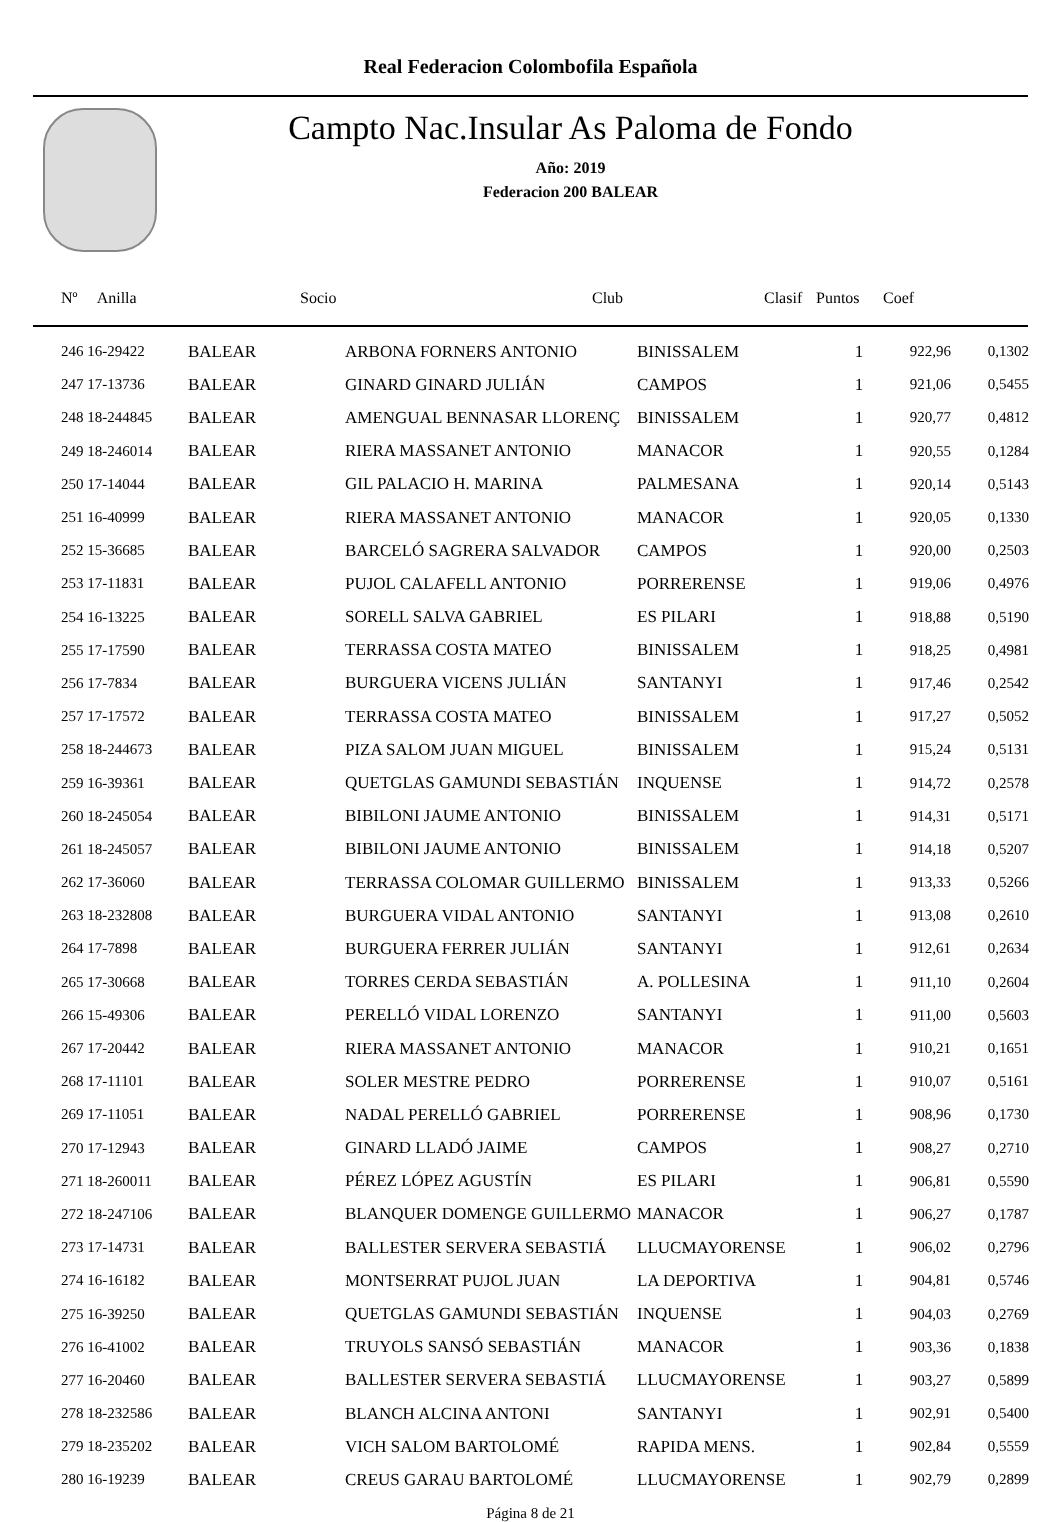Real Federacion Colombofila Española
Campto Nac.Insular As Paloma de Fondo
Año: 2019
Federacion 200 BALEAR
| Nº Anilla | | Socio | Club | Clasif | Puntos | Coef |
| --- | --- | --- | --- | --- | --- | --- |
| 246 16-29422 | BALEAR | ARBONA FORNERS ANTONIO | BINISSALEM | 1 | 922,96 | 0,1302 |
| 247 17-13736 | BALEAR | GINARD GINARD JULIÁN | CAMPOS | 1 | 921,06 | 0,5455 |
| 248 18-244845 | BALEAR | AMENGUAL BENNASAR LLORENÇ | BINISSALEM | 1 | 920,77 | 0,4812 |
| 249 18-246014 | BALEAR | RIERA MASSANET ANTONIO | MANACOR | 1 | 920,55 | 0,1284 |
| 250 17-14044 | BALEAR | GIL PALACIO H. MARINA | PALMESANA | 1 | 920,14 | 0,5143 |
| 251 16-40999 | BALEAR | RIERA MASSANET ANTONIO | MANACOR | 1 | 920,05 | 0,1330 |
| 252 15-36685 | BALEAR | BARCELÓ SAGRERA SALVADOR | CAMPOS | 1 | 920,00 | 0,2503 |
| 253 17-11831 | BALEAR | PUJOL CALAFELL ANTONIO | PORRERENSE | 1 | 919,06 | 0,4976 |
| 254 16-13225 | BALEAR | SORELL SALVA GABRIEL | ES PILARI | 1 | 918,88 | 0,5190 |
| 255 17-17590 | BALEAR | TERRASSA COSTA MATEO | BINISSALEM | 1 | 918,25 | 0,4981 |
| 256 17-7834 | BALEAR | BURGUERA VICENS JULIÁN | SANTANYI | 1 | 917,46 | 0,2542 |
| 257 17-17572 | BALEAR | TERRASSA COSTA MATEO | BINISSALEM | 1 | 917,27 | 0,5052 |
| 258 18-244673 | BALEAR | PIZA SALOM JUAN MIGUEL | BINISSALEM | 1 | 915,24 | 0,5131 |
| 259 16-39361 | BALEAR | QUETGLAS GAMUNDI SEBASTIÁN | INQUENSE | 1 | 914,72 | 0,2578 |
| 260 18-245054 | BALEAR | BIBILONI JAUME ANTONIO | BINISSALEM | 1 | 914,31 | 0,5171 |
| 261 18-245057 | BALEAR | BIBILONI JAUME ANTONIO | BINISSALEM | 1 | 914,18 | 0,5207 |
| 262 17-36060 | BALEAR | TERRASSA COLOMAR GUILLERMO | BINISSALEM | 1 | 913,33 | 0,5266 |
| 263 18-232808 | BALEAR | BURGUERA VIDAL ANTONIO | SANTANYI | 1 | 913,08 | 0,2610 |
| 264 17-7898 | BALEAR | BURGUERA FERRER JULIÁN | SANTANYI | 1 | 912,61 | 0,2634 |
| 265 17-30668 | BALEAR | TORRES CERDA SEBASTIÁN | A. POLLESINA | 1 | 911,10 | 0,2604 |
| 266 15-49306 | BALEAR | PERELLÓ VIDAL LORENZO | SANTANYI | 1 | 911,00 | 0,5603 |
| 267 17-20442 | BALEAR | RIERA MASSANET ANTONIO | MANACOR | 1 | 910,21 | 0,1651 |
| 268 17-11101 | BALEAR | SOLER MESTRE PEDRO | PORRERENSE | 1 | 910,07 | 0,5161 |
| 269 17-11051 | BALEAR | NADAL PERELLÓ GABRIEL | PORRERENSE | 1 | 908,96 | 0,1730 |
| 270 17-12943 | BALEAR | GINARD LLADÓ JAIME | CAMPOS | 1 | 908,27 | 0,2710 |
| 271 18-260011 | BALEAR | PÉREZ LÓPEZ AGUSTÍN | ES PILARI | 1 | 906,81 | 0,5590 |
| 272 18-247106 | BALEAR | BLANQUER DOMENGE GUILLERMO | MANACOR | 1 | 906,27 | 0,1787 |
| 273 17-14731 | BALEAR | BALLESTER SERVERA SEBASTIÁ | LLUCMAYORENSE | 1 | 906,02 | 0,2796 |
| 274 16-16182 | BALEAR | MONTSERRAT PUJOL JUAN | LA DEPORTIVA | 1 | 904,81 | 0,5746 |
| 275 16-39250 | BALEAR | QUETGLAS GAMUNDI SEBASTIÁN | INQUENSE | 1 | 904,03 | 0,2769 |
| 276 16-41002 | BALEAR | TRUYOLS SANSÓ SEBASTIÁN | MANACOR | 1 | 903,36 | 0,1838 |
| 277 16-20460 | BALEAR | BALLESTER SERVERA SEBASTIÁ | LLUCMAYORENSE | 1 | 903,27 | 0,5899 |
| 278 18-232586 | BALEAR | BLANCH ALCINA ANTONI | SANTANYI | 1 | 902,91 | 0,5400 |
| 279 18-235202 | BALEAR | VICH SALOM BARTOLOMÉ | RAPIDA MENS. | 1 | 902,84 | 0,5559 |
| 280 16-19239 | BALEAR | CREUS GARAU BARTOLOMÉ | LLUCMAYORENSE | 1 | 902,79 | 0,2899 |
Página 8 de 21